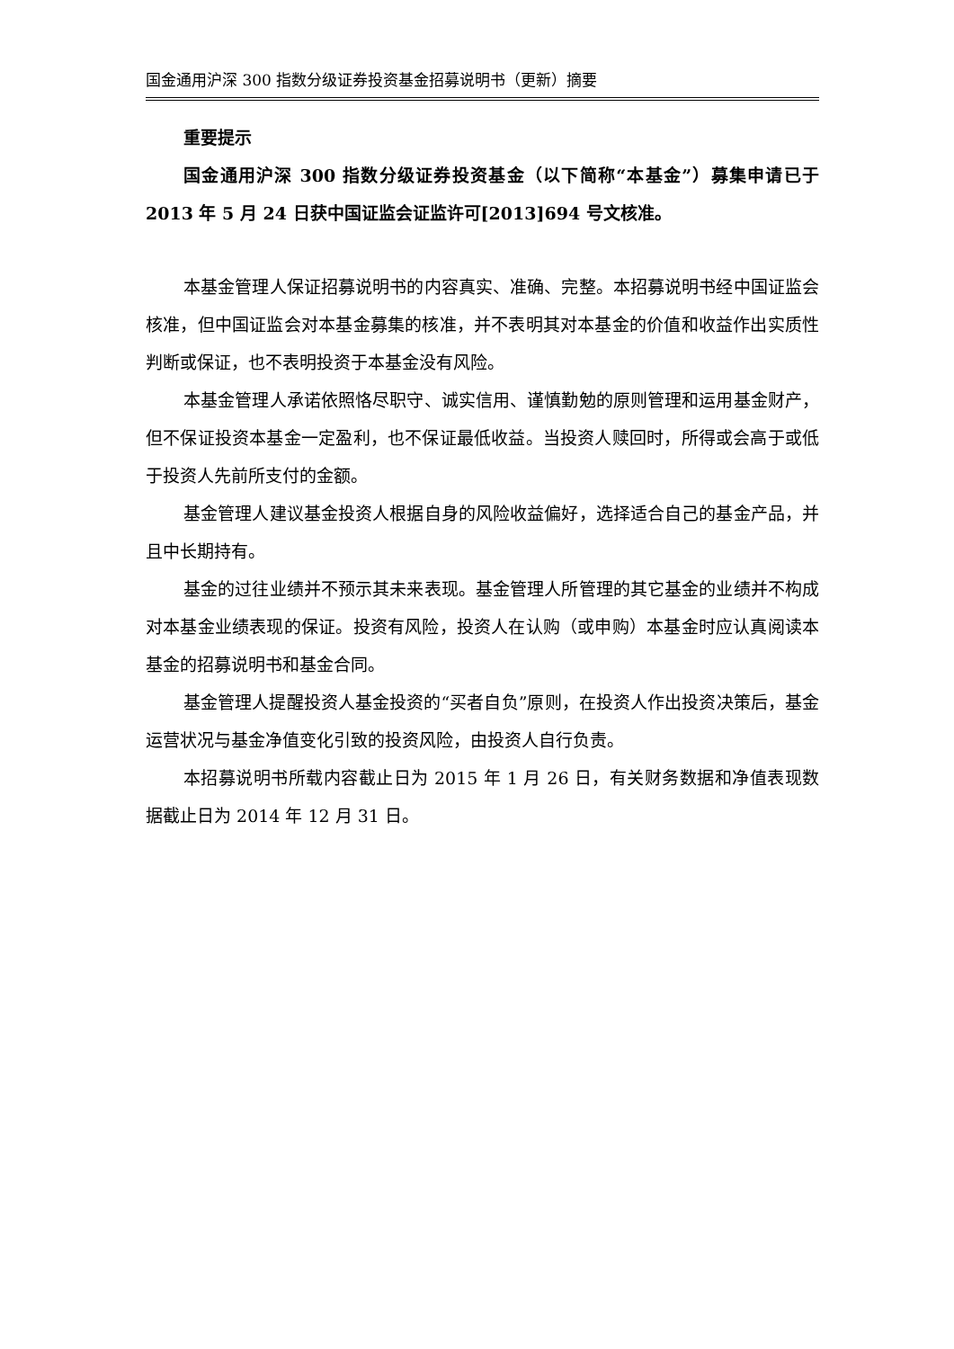国金通用沪深 300 指数分级证券投资基金招募说明书（更新）摘要
重要提示
国金通用沪深 300 指数分级证券投资基金（以下简称“本基金”）募集申请已于 2013 年 5 月 24 日获中国证监会证监许可[2013]694 号文核准。
本基金管理人保证招募说明书的内容真实、准确、完整。本招募说明书经中国证监会核准，但中国证监会对本基金募集的核准，并不表明其对本基金的价值和收益作出实质性判断或保证，也不表明投资于本基金没有风险。
本基金管理人承诺依照恪尽职守、诚实信用、谨慎勤勉的原则管理和运用基金财产，但不保证投资本基金一定盈利，也不保证最低收益。当投资人赎回时，所得或会高于或低于投资人先前所支付的金额。
基金管理人建议基金投资人根据自身的风险收益偏好，选择适合自己的基金产品，并且中长期持有。
基金的过往业绩并不预示其未来表现。基金管理人所管理的其它基金的业绩并不构成对本基金业绩表现的保证。投资有风险，投资人在认购（或申购）本基金时应认真阅读本基金的招募说明书和基金合同。
基金管理人提醒投资人基金投资的“买者自负”原则，在投资人作出投资决策后，基金运营状况与基金净值变化引致的投资风险，由投资人自行负责。
本招募说明书所载内容截止日为 2015 年 1 月 26 日，有关财务数据和净值表现数据截止日为 2014 年 12 月 31 日。